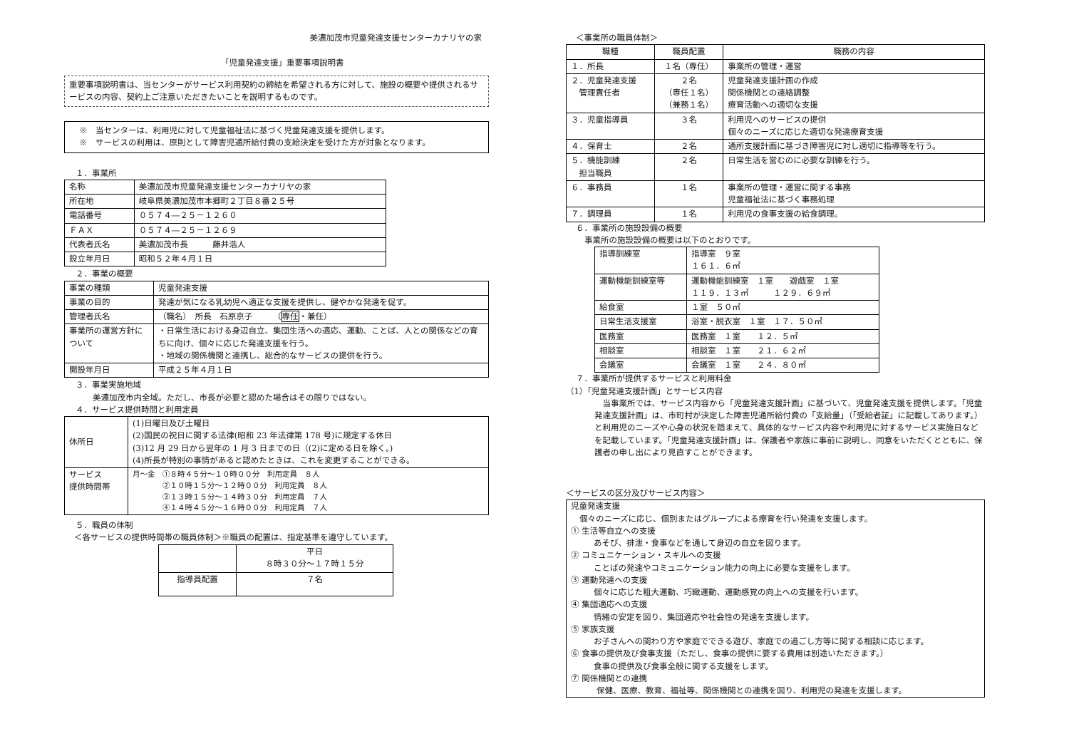美濃加茂市児童発達支援センターカナリヤの家
「児童発達支援」重要事項説明書
重要事項説明書は、当センターがサービス利用契約の締結を希望される方に対して、施設の概要や提供されるサービスの内容、契約上ご注意いただきたいことを説明するものです。
※　当センターは、利用児に対して児童福祉法に基づく児童発達支援を提供します。
※　サービスの利用は、原則として障害児通所給付費の支給決定を受けた方が対象となります。
１．事業所
| 名称 | 美濃加茂市児童発達支援センターカナリヤの家 |
| 所在地 | 岐阜県美濃加茂市本郷町２丁目８番２５号 |
| 電話番号 | ０５７４―２５－１２６０ |
| ＦＡＸ | ０５７４―２５－１２６９ |
| 代表者氏名 | 美濃加茂市長 藤井浩人 |
| 設立年月日 | 昭和５２年４月１日 |
２．事業の概要
| 事業の種類 | 児童発達支援 |
| 事業の目的 | 発達が気になる乳幼児へ適正な支援を提供し、健やかな発達を促す。 |
| 管理者氏名 | （職名） 所長 石原京子 （ 専任 ・兼任） |
| 事業所の運営方針について | ・日常生活における身辺自立、集団生活への適応、運動、ことば、人との関係などの育ちに向け、個々に応じた発達支援を行う。 ・地域の関係機関と連携し、総合的なサービスの提供を行う。 |
| 開設年月日 | 平成２５年４月１日 |
３．事業実施地域
美濃加茂市内全域。ただし、市長が必要と認めた場合はその限りではない。
４．サービス提供時間と利用定員
| 休所日 | (1)日曜日及び土曜日 (2)国民の祝日に関する法律(昭和 23 年法律第 178 号)に規定する休日 (3)12 月 29 日から翌年の 1 月 3 日までの日（(2)に定める日を除く。) (4)所長が特別の事情があると認めたときは、これを変更することができる。 |
| サービス 提供時間帯 | 月～金 ①８時４５分～１０時００分 利用定員 ８人 ②１０時１５分～１２時００分 利用定員 ８人 ③１３時１５分～１４時３０分 利用定員 ７人 ④１４時４５分～１６時００分 利用定員 ７人 |
５．職員の体制
＜各サービスの提供時間帯の職員体制＞※職員の配置は、指定基準を遵守しています。
| | 平日 ８時３０分～１７時１５分 |
| 指導員配置 | ７名 |
＜事業所の職員体制＞
| 職種 | 職員配置 | 職務の内容 |
| --- | --- | --- |
| １．所長 | １名（専任） | 事業所の管理・運営 |
| ２．児童発達支援 管理責任者 | ２名 （専任１名） （兼務１名） | 児童発達支援計画の作成 関係機関との連絡調整 療育活動への適切な支援 |
| ３．児童指導員 | ３名 | 利用児へのサービスの提供 個々のニーズに応じた適切な発達療育支援 |
| ４．保育士 | ２名 | 通所支援計画に基づき障害児に対し適切に指導等を行う。 |
| ５．機能訓練 担当職員 | ２名 | 日常生活を営むのに必要な訓練を行う。 |
| ６．事務員 | １名 | 事業所の管理・運営に関する事務 児童福祉法に基づく事務処理 |
| ７．調理員 | １名 | 利用児の食事支援の給食調理。 |
６．事業所の施設設備の概要
事業所の施設設備の概要は以下のとおりです。
| 指導訓練室 | 指導室 ９室 １６１．６㎡ |
| 運動機能訓練室等 | 運動機能訓練室 １室 遊戯室 １室 １１９．１３㎡ １２９．６９㎡ |
| 給食室 | １室 ５０㎡ |
| 日常生活支援室 | 浴室・脱衣室 １室 １７．５０㎡ |
| 医務室 | 医務室 １室 １２．５㎡ |
| 相談室 | 相談室 １室 ２１．６２㎡ |
| 会議室 | 会議室 １室 ２４．８０㎡ |
７．事業所が提供するサービスと利用料金
（1）「児童発達支援計画」とサービス内容
当事業所では、サービス内容から「児童発達支援計画」に基づいて、児童発達支援を提供します。「児童発達支援計画」は、市町村が決定した障害児通所給付費の「支給量」（「受給者証」に記載してあります。）と利用児のニーズや心身の状況を踏まえて、具体的なサービス内容や利用児に対するサービス実施日などを記載しています。「児童発達支援計画」は、保護者や家族に事前に説明し、同意をいただくとともに、保護者の申し出により見直すことができます。
＜サービスの区分及びサービス内容＞
児童発達支援
個々のニーズに応じ、個別またはグループによる療育を行い発達を支援します。
① 生活等自立への支援
あそび、排泄・食事などを通して身辺の自立を図ります。
② コミュニケーション・スキルへの支援
ことばの発達やコミュニケーション能力の向上に必要な支援をします。
③ 運動発達への支援
個々に応じた粗大運動、巧緻運動、運動感覚の向上への支援を行います。
④ 集団適応への支援
情緒の安定を図り、集団適応や社会性の発達を支援します。
⑤ 家族支援
お子さんへの関わり方や家庭でできる遊び、家庭での過ごし方等に関する相談に応じます。
⑥ 食事の提供及び食事支援（ただし、食事の提供に要する費用は別途いただきます。）
食事の提供及び食事全般に関する支援をします。
⑦ 関係機関との連携
保健、医療、教育、福祉等、関係機関との連携を図り、利用児の発達を支援します。